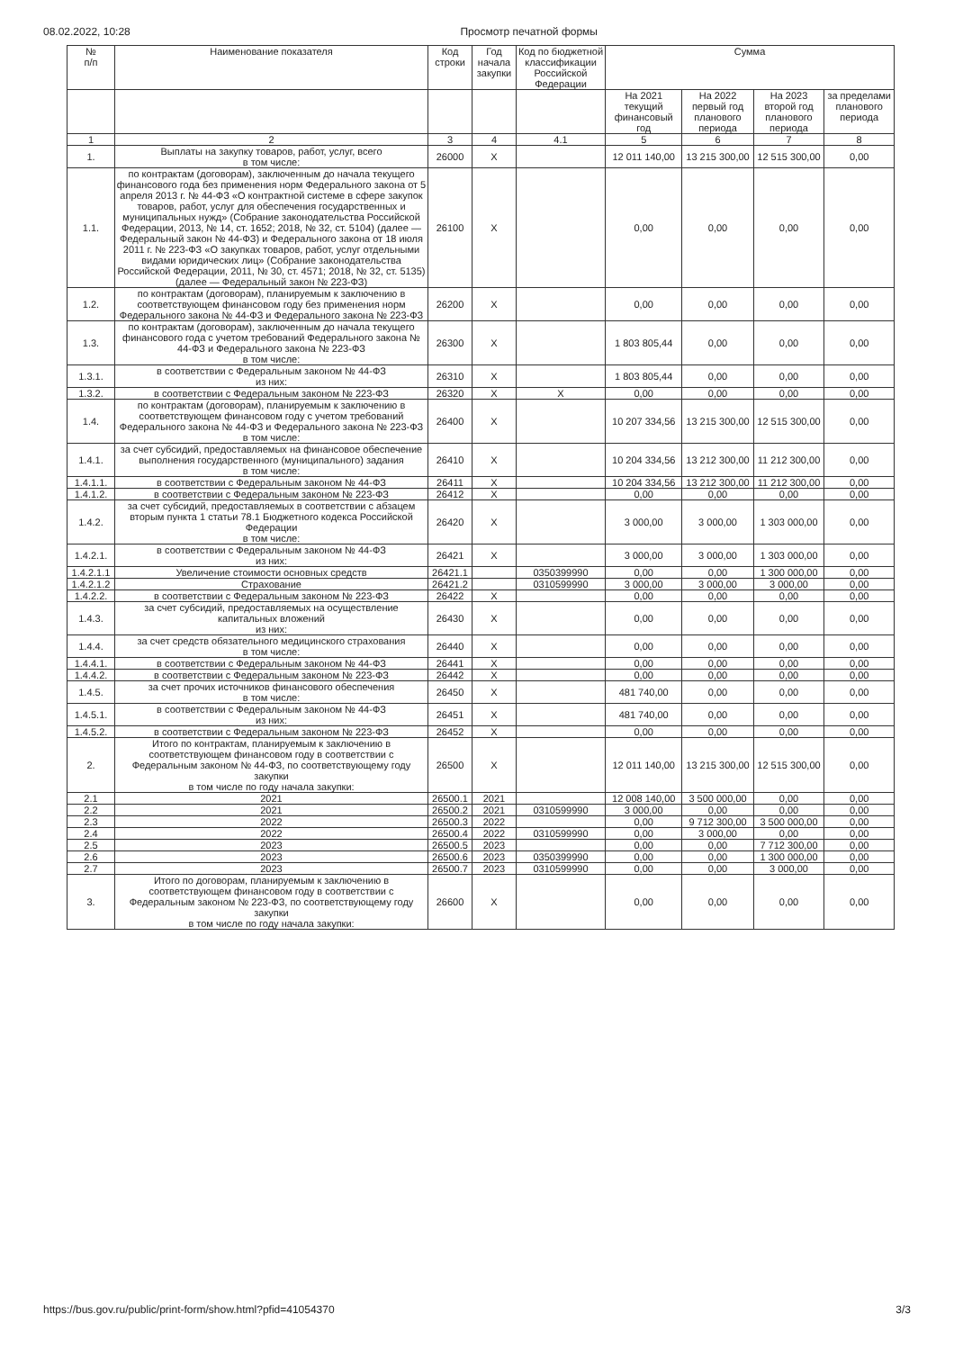08.02.2022, 10:28 Просмотр печатной формы
| № п/п | Наименование показателя | Код строки | Год начала закупки | Код по бюджетной классификации Российской Федерации | Сумма | | | |
| --- | --- | --- | --- | --- | --- | --- | --- | --- |
| | | | | | На 2021 текущий финансовый год | На 2022 первый год планового периода | На 2023 второй год планового периода | за пределами планового периода |
| 1 | 2 | 3 | 4 | 4.1 | 5 | 6 | 7 | 8 |
| 1. | Выплаты на закупку товаров, работ, услуг, всего в том числе: | 26000 | X | | 12 011 140,00 | 13 215 300,00 | 12 515 300,00 | 0,00 |
| 1.1. | по контрактам (договорам), заключенным до начала текущего финансового года без применения норм Федерального закона от 5 апреля 2013 г. № 44-ФЗ «О контрактной системе в сфере закупок товаров, работ, услуг для обеспечения государственных и муниципальных нужд» (Собрание законодательства Российской Федерации, 2013, № 14, ст. 1652; 2018, № 32, ст. 5104) (далее — Федеральный закон № 44-ФЗ) и Федерального закона от 18 июля 2011 г. № 223-ФЗ «О закупках товаров, работ, услуг отдельными видами юридических лиц» (Собрание законодательства Российской Федерации, 2011, № 30, ст. 4571; 2018, № 32, ст. 5135) (далее — Федеральный закон № 223-ФЗ) | 26100 | X | | 0,00 | 0,00 | 0,00 | 0,00 |
| 1.2. | по контрактам (договорам), планируемым к заключению в соответствующем финансовом году без применения норм Федерального закона № 44-ФЗ и Федерального закона № 223-ФЗ | 26200 | X | | 0,00 | 0,00 | 0,00 | 0,00 |
| 1.3. | по контрактам (договорам), заключенным до начала текущего финансового года с учетом требований Федерального закона № 44-ФЗ и Федерального закона № 223-ФЗ в том числе: | 26300 | X | | 1 803 805,44 | 0,00 | 0,00 | 0,00 |
| 1.3.1. | в соответствии с Федеральным законом № 44-ФЗ из них: | 26310 | X | | 1 803 805,44 | 0,00 | 0,00 | 0,00 |
| 1.3.2. | в соответствии с Федеральным законом № 223-ФЗ | 26320 | X | X | 0,00 | 0,00 | 0,00 | 0,00 |
| 1.4. | по контрактам (договорам), планируемым к заключению в соответствующем финансовом году с учетом требований Федерального закона № 44-ФЗ и Федерального закона № 223-ФЗ в том числе: | 26400 | X | | 10 207 334,56 | 13 215 300,00 | 12 515 300,00 | 0,00 |
| 1.4.1. | за счет субсидий, предоставляемых на финансовое обеспечение выполнения государственного (муниципального) задания в том числе: | 26410 | X | | 10 204 334,56 | 13 212 300,00 | 11 212 300,00 | 0,00 |
| 1.4.1.1. | в соответствии с Федеральным законом № 44-ФЗ | 26411 | X | | 10 204 334,56 | 13 212 300,00 | 11 212 300,00 | 0,00 |
| 1.4.1.2. | в соответствии с Федеральным законом № 223-ФЗ | 26412 | X | | 0,00 | 0,00 | 0,00 | 0,00 |
| 1.4.2. | за счет субсидий, предоставляемых в соответствии с абзацем вторым пункта 1 статьи 78.1 Бюджетного кодекса Российской Федерации в том числе: | 26420 | X | | 3 000,00 | 3 000,00 | 1 303 000,00 | 0,00 |
| 1.4.2.1. | в соответствии с Федеральным законом № 44-ФЗ из них: | 26421 | X | | 3 000,00 | 3 000,00 | 1 303 000,00 | 0,00 |
| 1.4.2.1.1 | Увеличение стоимости основных средств | 26421.1 | | 0350399990 | 0,00 | 0,00 | 1 300 000,00 | 0,00 |
| 1.4.2.1.2 | Страхование | 26421.2 | | 0310599990 | 3 000,00 | 3 000,00 | 3 000,00 | 0,00 |
| 1.4.2.2. | в соответствии с Федеральным законом № 223-ФЗ | 26422 | X | | 0,00 | 0,00 | 0,00 | 0,00 |
| 1.4.3. | за счет субсидий, предоставляемых на осуществление капитальных вложений из них: | 26430 | X | | 0,00 | 0,00 | 0,00 | 0,00 |
| 1.4.4. | за счет средств обязательного медицинского страхования в том числе: | 26440 | X | | 0,00 | 0,00 | 0,00 | 0,00 |
| 1.4.4.1. | в соответствии с Федеральным законом № 44-ФЗ | 26441 | X | | 0,00 | 0,00 | 0,00 | 0,00 |
| 1.4.4.2. | в соответствии с Федеральным законом № 223-ФЗ | 26442 | X | | 0,00 | 0,00 | 0,00 | 0,00 |
| 1.4.5. | за счет прочих источников финансового обеспечения в том числе: | 26450 | X | | 481 740,00 | 0,00 | 0,00 | 0,00 |
| 1.4.5.1. | в соответствии с Федеральным законом № 44-ФЗ из них: | 26451 | X | | 481 740,00 | 0,00 | 0,00 | 0,00 |
| 1.4.5.2. | в соответствии с Федеральным законом № 223-ФЗ | 26452 | X | | 0,00 | 0,00 | 0,00 | 0,00 |
| 2. | Итого по контрактам, планируемым к заключению в соответствующем финансовом году в соответствии с Федеральным законом № 44-ФЗ, по соответствующему году закупки в том числе по году начала закупки: | 26500 | X | | 12 011 140,00 | 13 215 300,00 | 12 515 300,00 | 0,00 |
| 2.1 | 2021 | 26500.1 | 2021 | | 12 008 140,00 | 3 500 000,00 | 0,00 | 0,00 |
| 2.2 | 2021 | 26500.2 | 2021 | 0310599990 | 3 000,00 | 0,00 | 0,00 | 0,00 |
| 2.3 | 2022 | 26500.3 | 2022 | | 0,00 | 9 712 300,00 | 3 500 000,00 | 0,00 |
| 2.4 | 2022 | 26500.4 | 2022 | 0310599990 | 0,00 | 3 000,00 | 0,00 | 0,00 |
| 2.5 | 2023 | 26500.5 | 2023 | | 0,00 | 0,00 | 7 712 300,00 | 0,00 |
| 2.6 | 2023 | 26500.6 | 2023 | 0350399990 | 0,00 | 0,00 | 1 300 000,00 | 0,00 |
| 2.7 | 2023 | 26500.7 | 2023 | 0310599990 | 0,00 | 0,00 | 3 000,00 | 0,00 |
| 3. | Итого по договорам, планируемым к заключению в соответствующем финансовом году в соответствии с Федеральным законом № 223-ФЗ, по соответствующему году закупки в том числе по году начала закупки: | 26600 | X | | 0,00 | 0,00 | 0,00 | 0,00 |
https://bus.gov.ru/public/print-form/show.html?pfid=41054370 3/3